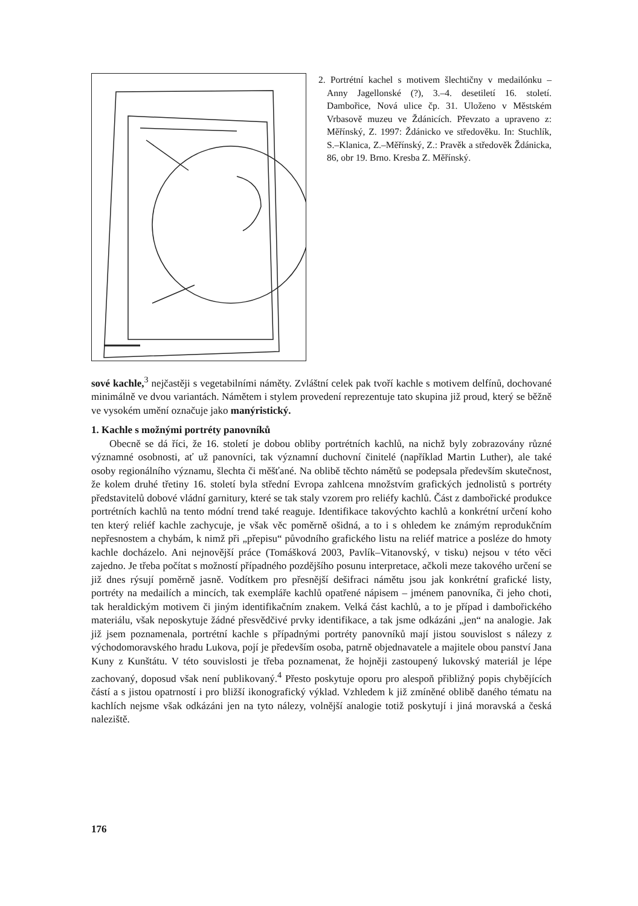2. Portrétní kachel s motivem šlechtičny v medailónku – Anny Jagellonské (?), 3.–4. desetiletí 16. století. Dambořice, Nová ulice čp. 31. Uloženo v Městském Vrbasově muzeu ve Ždánicích. Převzato a upraveno z: Měřínský, Z. 1997: Ždánicko ve středověku. In: Stuchlík, S.–Klanica, Z.–Měřínský, Z.: Pravěk a středověk Ždánicka, 86, obr 19. Brno. Kresba Z. Měřínský.
sové kachle,<sup>3</sup> nejčastěji s vegetabilními náměty. Zvláštní celek pak tvoří kachle s motivem delfínů, dochované minimálně ve dvou variantách. Námětem i stylem provedení reprezentuje tato skupina již proud, který se běžně ve vysokém umění označuje jako manýristický.
1. Kachle s možnými portréty panovníků
Obecně se dá říci, že 16. století je dobou obliby portrétních kachlů, na nichž byly zobrazovány různé významné osobnosti, ať už panovníci, tak významní duchovní činitelé (například Martin Luther), ale také osoby regionálního významu, šlechta či měšťané. Na oblibě těchto námětů se podepsala především skutečnost, že kolem druhé třetiny 16. století byla střední Evropa zahlcena množstvím grafických jednolistů s portréty představitelů dobové vládní garnitury, které se tak staly vzorem pro reliéfy kachlů. Část z dambořické produkce portrétních kachlů na tento módní trend také reaguje. Identifikace takovýchto kachlů a konkrétní určení koho ten který reliéf kachle zachycuje, je však věc poměrně ošidná, a to i s ohledem ke známým reprodukčním nepřesnostem a chybám, k nimž při „přepisu“ původního grafického listu na reliéf matrice a posléze do hmoty kachle docházelo. Ani nejnovější práce (Tomášková 2003, Pavlík–Vitanovský, v tisku) nejsou v této věci zajedno. Je třeba počítat s možností případného pozdějšího posunu interpretace, ačkoli meze takového určení se již dnes rýsují poměrně jasně. Vodítkem pro přesnější dešifraci námětu jsou jak konkrétní grafické listy, portréty na medailích a mincích, tak exempláře kachlů opatřené nápisem – jménem panovníka, či jeho choti, tak heraldickým motivem či jiným identifikačním znakem. Velká část kachlů, a to je případ i dambořického materiálu, však neposkytuje žádné přesvědčivé prvky identifikace, a tak jsme odkázáni „jen“ na analogie. Jak již jsem poznamenala, portrétní kachle s případnými portréty panovníků mají jistou souvislost s nálezy z východomoravského hradu Lukova, pojí je především osoba, patrně objednavatele a majitele obou panství Jana Kuny z Kunštátu. V této souvislosti je třeba poznamenat, že hojněji zastoupený lukovský materiál je lépe zachovaný, doposud však není publikovaný.<sup>4</sup> Přesto poskytuje oporu pro alespoň přibližný popis chybějících částí a s jistou opatrností i pro bližší ikonografický výklad. Vzhledem k již zmíněné oblibě daného tématu na kachlích nejsme však odkázáni jen na tyto nálezy, volnější analogie totiž poskytují i jiná moravská a česká naleziště.
176